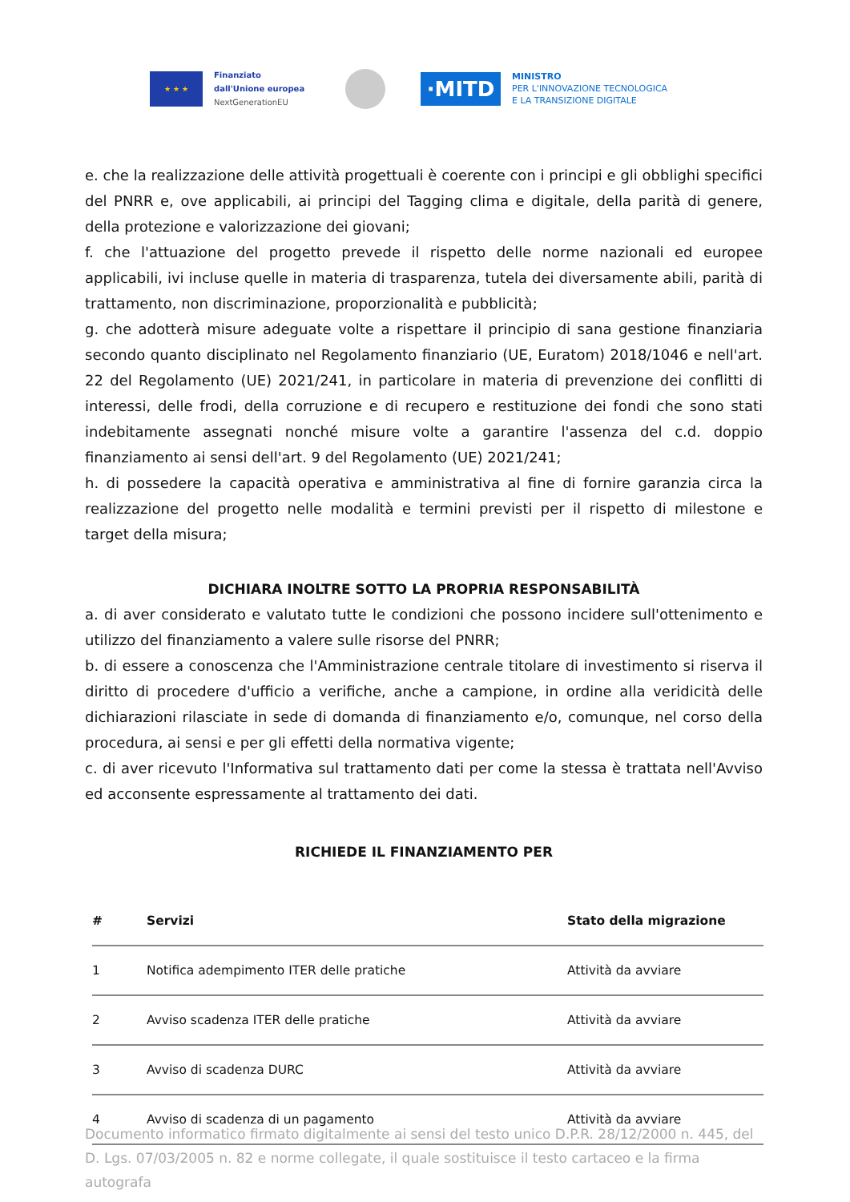★ ★ ★
Finanziato
dall'Unione europea
NextGenerationEU
·MITD
MINISTRO
PER L'INNOVAZIONE TECNOLOGICA
E LA TRANSIZIONE DIGITALE
e. che la realizzazione delle attività progettuali è coerente con i principi e gli obblighi specifici del PNRR e, ove applicabili, ai principi del Tagging clima e digitale, della parità di genere, della protezione e valorizzazione dei giovani;
f. che l'attuazione del progetto prevede il rispetto delle norme nazionali ed europee applicabili, ivi incluse quelle in materia di trasparenza, tutela dei diversamente abili, parità di trattamento, non discriminazione, proporzionalità e pubblicità;
g. che adotterà misure adeguate volte a rispettare il principio di sana gestione finanziaria secondo quanto disciplinato nel Regolamento finanziario (UE, Euratom) 2018/1046 e nell'art. 22 del Regolamento (UE) 2021/241, in particolare in materia di prevenzione dei conflitti di interessi, delle frodi, della corruzione e di recupero e restituzione dei fondi che sono stati indebitamente assegnati nonché misure volte a garantire l'assenza del c.d. doppio finanziamento ai sensi dell'art. 9 del Regolamento (UE) 2021/241;
h. di possedere la capacità operativa e amministrativa al fine di fornire garanzia circa la realizzazione del progetto nelle modalità e termini previsti per il rispetto di milestone e target della misura;
DICHIARA INOLTRE SOTTO LA PROPRIA RESPONSABILITÀ
a. di aver considerato e valutato tutte le condizioni che possono incidere sull'ottenimento e utilizzo del finanziamento a valere sulle risorse del PNRR;
b. di essere a conoscenza che l'Amministrazione centrale titolare di investimento si riserva il diritto di procedere d'ufficio a verifiche, anche a campione, in ordine alla veridicità delle dichiarazioni rilasciate in sede di domanda di finanziamento e/o, comunque, nel corso della procedura, ai sensi e per gli effetti della normativa vigente;
c. di aver ricevuto l'Informativa sul trattamento dati per come la stessa è trattata nell'Avviso ed acconsente espressamente al trattamento dei dati.
RICHIEDE IL FINANZIAMENTO PER
| # | Servizi | Stato della migrazione |
| --- | --- | --- |
| 1 | Notifica adempimento ITER delle pratiche | Attività da avviare |
| 2 | Avviso scadenza ITER delle pratiche | Attività da avviare |
| 3 | Avviso di scadenza DURC | Attività da avviare |
| 4 | Avviso di scadenza di un pagamento | Attività da avviare |
Documento informatico firmato digitalmente ai sensi del testo unico D.P.R. 28/12/2000 n. 445, del D. Lgs. 07/03/2005 n. 82 e norme collegate, il quale sostituisce il testo cartaceo e la firma autografa